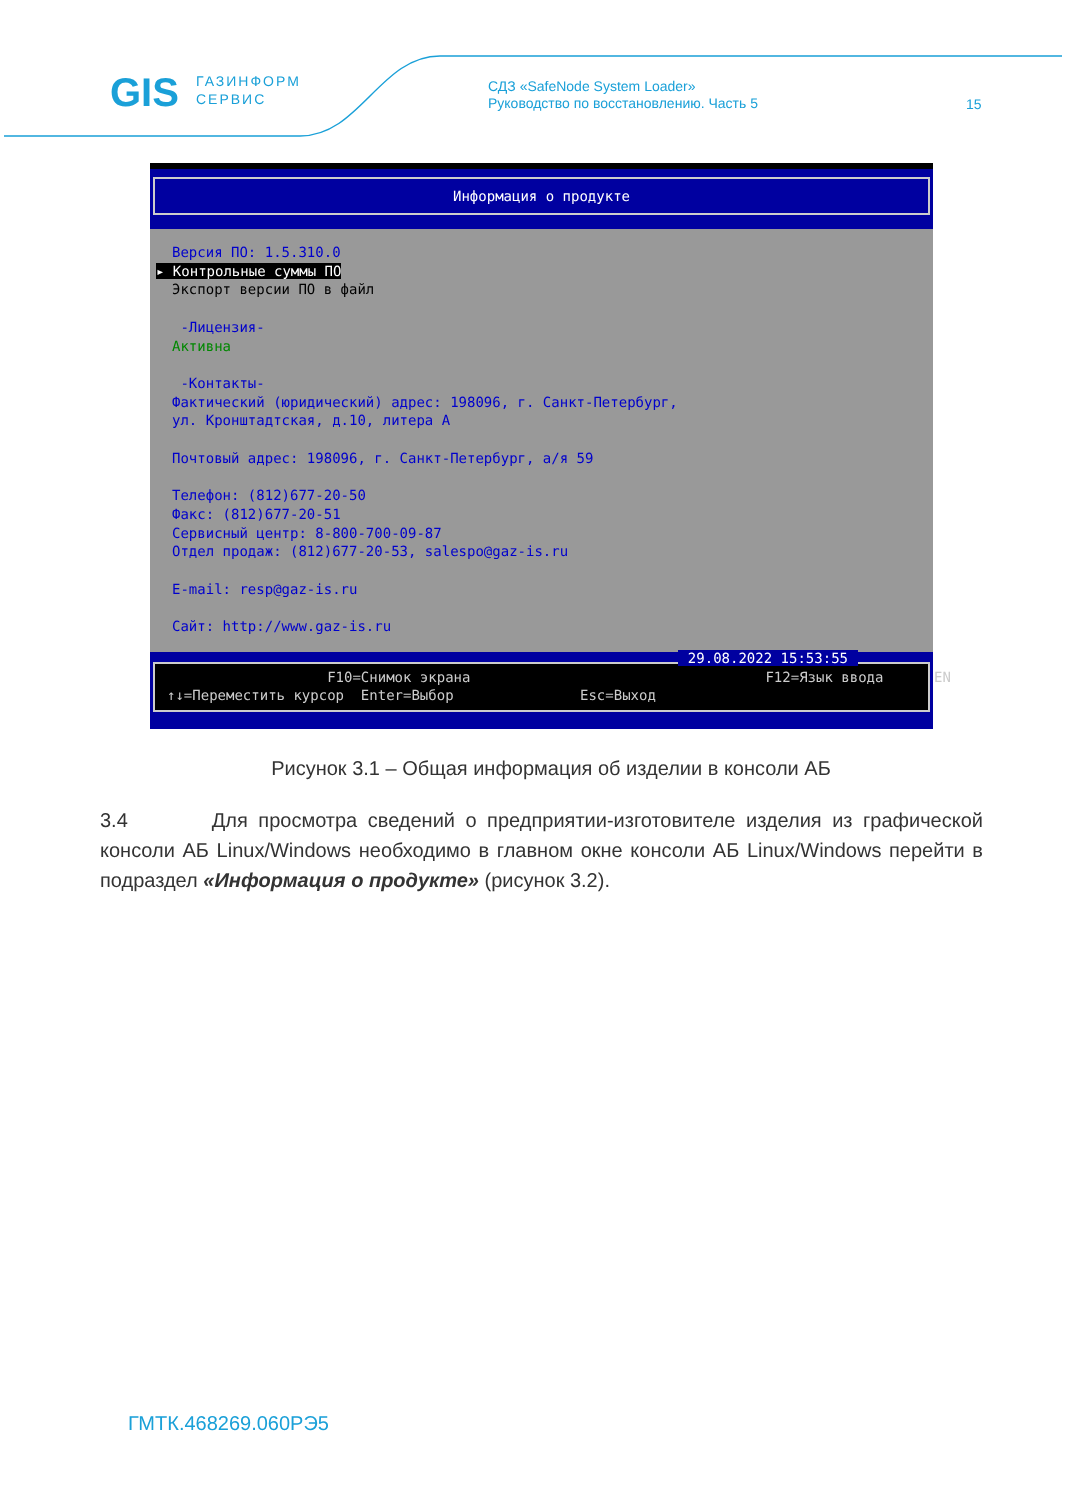GIS
ГАЗИНФОРМ
СЕРВИС
СДЗ «SafeNode System Loader»
Руководство по восстановлению. Часть 5
15
Информация о продукте
Версия ПО: 1.5.310.0
▸ Контрольные суммы ПО
Экспорт версии ПО в файл
-Лицензия-
Активна
-Контакты-
Фактический (юридический) адрес: 198096, г. Санкт-Петербург,
ул. Кронштадтская, д.10, литера А
Почтовый адрес: 198096, г. Санкт-Петербург, а/я 59
Телефон: (812)677-20-50
Факс: (812)677-20-51
Сервисный центр: 8-800-700-09-87
Отдел продаж: (812)677-20-53, salespo@gaz-is.ru
E-mail: resp@gaz-is.ru
Сайт: http://www.gaz-is.ru
29.08.2022 15:53:55
F10=Снимок экрана F12=Язык ввода EN ↑↓=Переместить курсор Enter=Выбор Esc=Выход
Рисунок 3.1 – Общая информация об изделии в консоли АБ
3.4 Для просмотра сведений о предприятии-изготовителе изделия из графической консоли АБ Linux/Windows необходимо в главном окне консоли АБ Linux/Windows перейти в подраздел «Информация о продукте» (рисунок 3.2).
ГМТК.468269.060РЭ5